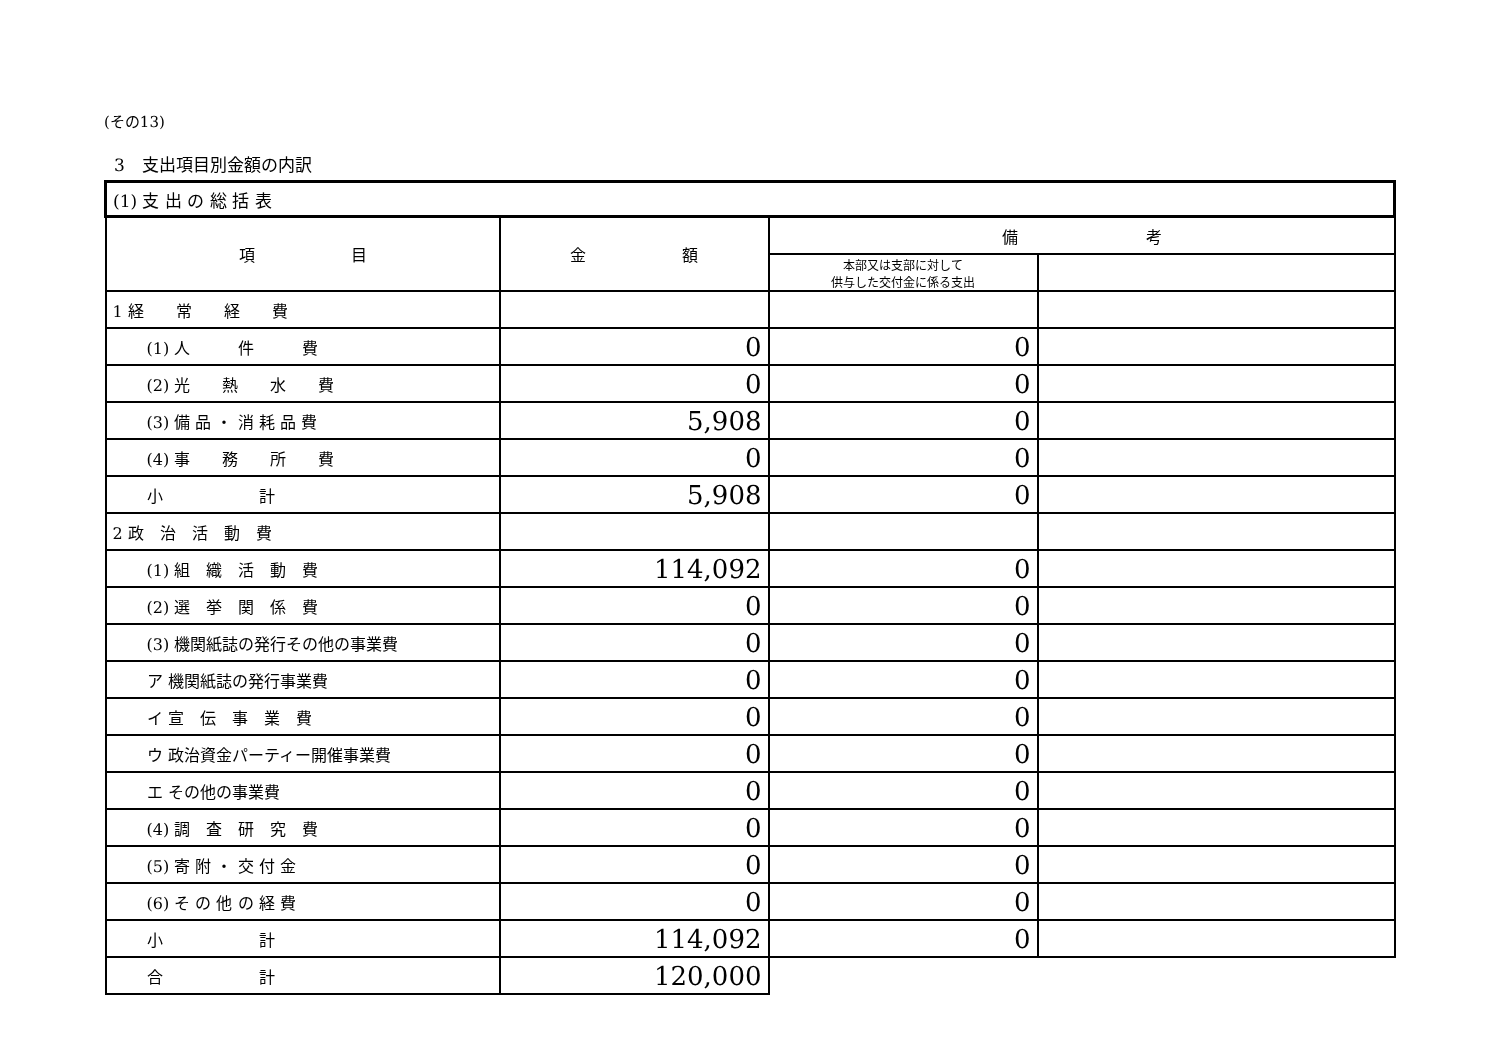(その13)
3　支出項目別金額の内訳
| (1) 支 出 の 総 括 表 | | | |
| 項 目 | 金 額 | 備 考 | |
| | | 本部又は支部に対して 供与した交付金に係る支出 | |
| 1 経 常 経 費 | | | |
| (1) 人 件 費 | 0 | 0 | |
| (2) 光 熱 水 費 | 0 | 0 | |
| (3) 備 品 ・ 消 耗 品 費 | 5,908 | 0 | |
| (4) 事 務 所 費 | 0 | 0 | |
| 小 計 | 5,908 | 0 | |
| 2 政 治 活 動 費 | | | |
| (1) 組 織 活 動 費 | 114,092 | 0 | |
| (2) 選 挙 関 係 費 | 0 | 0 | |
| (3) 機関紙誌の発行その他の事業費 | 0 | 0 | |
| ア 機関紙誌の発行事業費 | 0 | 0 | |
| イ 宣 伝 事 業 費 | 0 | 0 | |
| ウ 政治資金パーティー開催事業費 | 0 | 0 | |
| エ その他の事業費 | 0 | 0 | |
| (4) 調 査 研 究 費 | 0 | 0 | |
| (5) 寄 附 ・ 交 付 金 | 0 | 0 | |
| (6) そ の 他 の 経 費 | 0 | 0 | |
| 小 計 | 114,092 | 0 | |
| 合 計 | 120,000 | | |